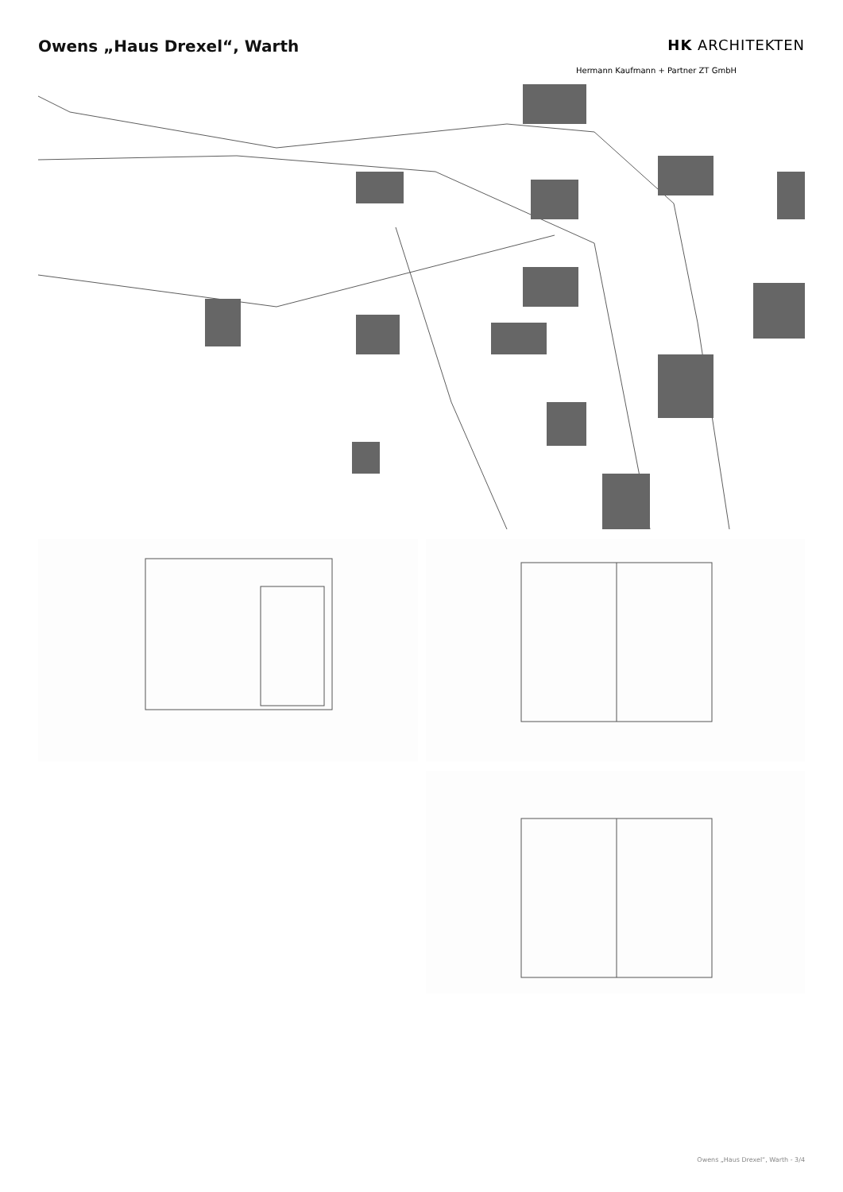Owens „Haus Drexel“, Warth HK ARCHITEKTEN
Hermann Kaufmann + Partner ZT GmbH
Owens „Haus Drexel“, Warth - 3/4